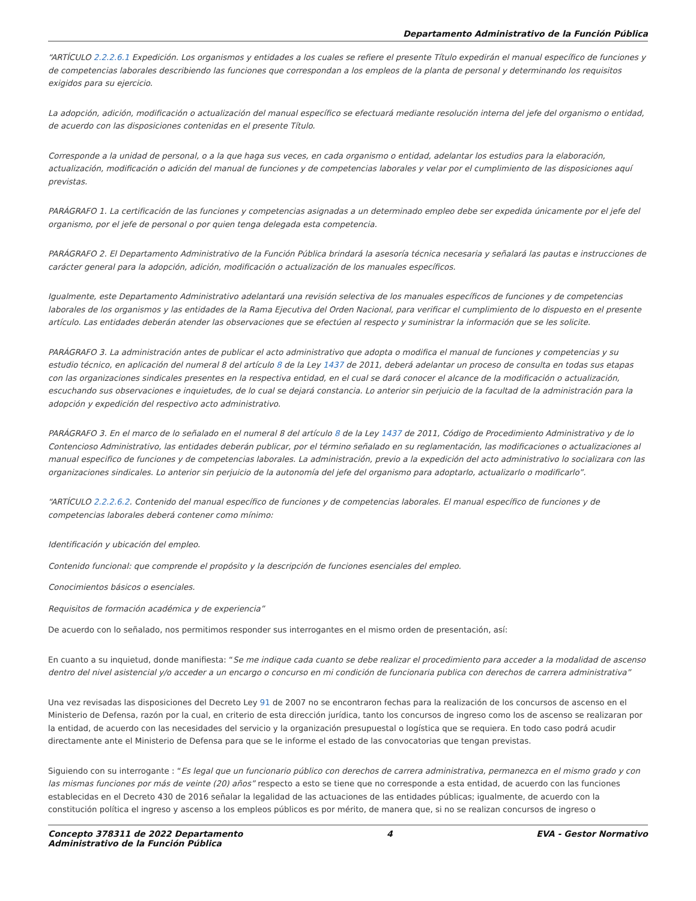Departamento Administrativo de la Función Pública
“ARTÍCULO 2.2.2.6.1 Expedición. Los organismos y entidades a los cuales se refiere el presente Título expedirán el manual específico de funciones y de competencias laborales describiendo las funciones que correspondan a los empleos de la planta de personal y determinando los requisitos exigidos para su ejercicio.
La adopción, adición, modificación o actualización del manual específico se efectuará mediante resolución interna del jefe del organismo o entidad, de acuerdo con las disposiciones contenidas en el presente Título.
Corresponde a la unidad de personal, o a la que haga sus veces, en cada organismo o entidad, adelantar los estudios para la elaboración, actualización, modificación o adición del manual de funciones y de competencias laborales y velar por el cumplimiento de las disposiciones aquí previstas.
PARÁGRAFO 1. La certificación de las funciones y competencias asignadas a un determinado empleo debe ser expedida únicamente por el jefe del organismo, por el jefe de personal o por quien tenga delegada esta competencia.
PARÁGRAFO 2. El Departamento Administrativo de la Función Pública brindará la asesoría técnica necesaria y señalará las pautas e instrucciones de carácter general para la adopción, adición, modificación o actualización de los manuales específicos.
Igualmente, este Departamento Administrativo adelantará una revisión selectiva de los manuales específicos de funciones y de competencias laborales de los organismos y las entidades de la Rama Ejecutiva del Orden Nacional, para verificar el cumplimiento de lo dispuesto en el presente artículo. Las entidades deberán atender las observaciones que se efectúen al respecto y suministrar la información que se les solicite.
PARÁGRAFO 3. La administración antes de publicar el acto administrativo que adopta o modifica el manual de funciones y competencias y su estudio técnico, en aplicación del numeral 8 del artículo 8 de la Ley 1437 de 2011, deberá adelantar un proceso de consulta en todas sus etapas con las organizaciones sindicales presentes en la respectiva entidad, en el cual se dará conocer el alcance de la modificación o actualización, escuchando sus observaciones e inquietudes, de lo cual se dejará constancia. Lo anterior sin perjuicio de la facultad de la administración para la adopción y expedición del respectivo acto administrativo.
PARÁGRAFO 3. En el marco de lo señalado en el numeral 8 del artículo 8 de la Ley 1437 de 2011, Código de Procedimiento Administrativo y de lo Contencioso Administrativo, las entidades deberán publicar, por el término señalado en su reglamentación, las modificaciones o actualizaciones al manual especifico de funciones y de competencias laborales. La administración, previo a la expedición del acto administrativo lo socializara con las organizaciones sindicales. Lo anterior sin perjuicio de la autonomía del jefe del organismo para adoptarlo, actualizarlo o modificarlo”.
“ARTÍCULO 2.2.2.6.2. Contenido del manual específico de funciones y de competencias laborales. El manual específico de funciones y de competencias laborales deberá contener como mínimo:
Identificación y ubicación del empleo.
Contenido funcional: que comprende el propósito y la descripción de funciones esenciales del empleo.
Conocimientos básicos o esenciales.
Requisitos de formación académica y de experiencia”
De acuerdo con lo señalado, nos permitimos responder sus interrogantes en el mismo orden de presentación, así:
En cuanto a su inquietud, donde manifiesta: “Se me indique cada cuanto se debe realizar el procedimiento para acceder a la modalidad de ascenso dentro del nivel asistencial y/o acceder a un encargo o concurso en mi condición de funcionaria publica con derechos de carrera administrativa”
Una vez revisadas las disposiciones del Decreto Ley 91 de 2007 no se encontraron fechas para la realización de los concursos de ascenso en el Ministerio de Defensa, razón por la cual, en criterio de esta dirección jurídica, tanto los concursos de ingreso como los de ascenso se realizaran por la entidad, de acuerdo con las necesidades del servicio y la organización presupuestal o logística que se requiera. En todo caso podrá acudir directamente ante el Ministerio de Defensa para que se le informe el estado de las convocatorias que tengan previstas.
Siguiendo con su interrogante : “Es legal que un funcionario público con derechos de carrera administrativa, permanezca en el mismo grado y con las mismas funciones por más de veinte (20) años” respecto a esto se tiene que no corresponde a esta entidad, de acuerdo con las funciones establecidas en el Decreto 430 de 2016 señalar la legalidad de las actuaciones de las entidades públicas; igualmente, de acuerdo con la constitución política el ingreso y ascenso a los empleos públicos es por mérito, de manera que, si no se realizan concursos de ingreso o
Concepto 378311 de 2022 Departamento
Administrativo de la Función Pública 4 EVA - Gestor Normativo